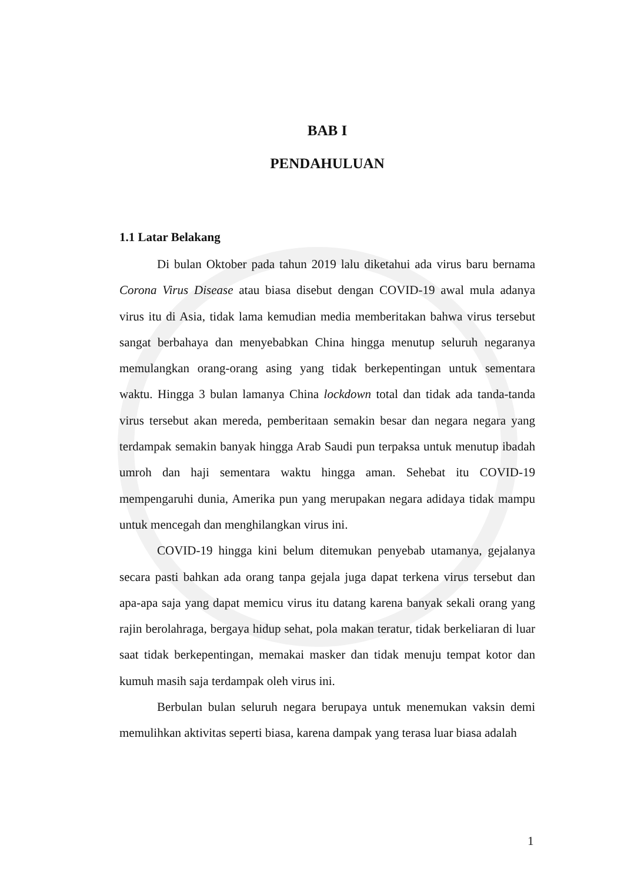BAB I
PENDAHULUAN
1.1 Latar Belakang
Di bulan Oktober pada tahun 2019 lalu diketahui ada virus baru bernama Corona Virus Disease atau biasa disebut dengan COVID-19 awal mula adanya virus itu di Asia, tidak lama kemudian media memberitakan bahwa virus tersebut sangat berbahaya dan menyebabkan China hingga menutup seluruh negaranya memulangkan orang-orang asing yang tidak berkepentingan untuk sementara waktu. Hingga 3 bulan lamanya China lockdown total dan tidak ada tanda-tanda virus tersebut akan mereda, pemberitaan semakin besar dan negara negara yang terdampak semakin banyak hingga Arab Saudi pun terpaksa untuk menutup ibadah umroh dan haji sementara waktu hingga aman. Sehebat itu COVID-19 mempengaruhi dunia, Amerika pun yang merupakan negara adidaya tidak mampu untuk mencegah dan menghilangkan virus ini.
COVID-19 hingga kini belum ditemukan penyebab utamanya, gejalanya secara pasti bahkan ada orang tanpa gejala juga dapat terkena virus tersebut dan apa-apa saja yang dapat memicu virus itu datang karena banyak sekali orang yang rajin berolahraga, bergaya hidup sehat, pola makan teratur, tidak berkeliaran di luar saat tidak berkepentingan, memakai masker dan tidak menuju tempat kotor dan kumuh masih saja terdampak oleh virus ini.
Berbulan bulan seluruh negara berupaya untuk menemukan vaksin demi memulihkan aktivitas seperti biasa, karena dampak yang terasa luar biasa adalah
1